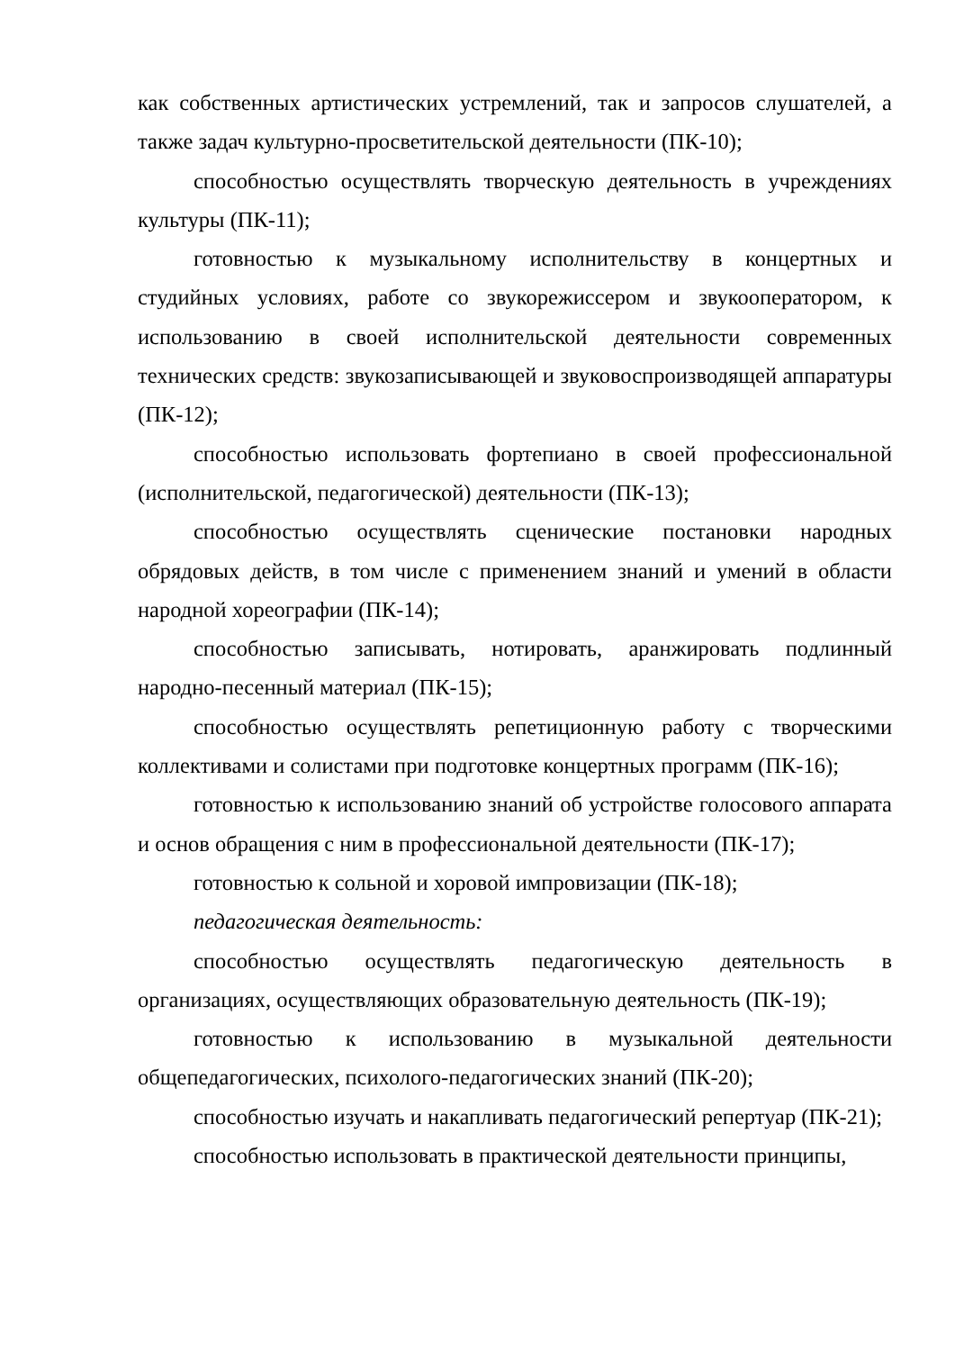как собственных артистических устремлений, так и запросов слушателей, а также задач культурно-просветительской деятельности (ПК-10);
способностью осуществлять творческую деятельность в учреждениях культуры (ПК-11);
готовностью к музыкальному исполнительству в концертных и студийных условиях, работе со звукорежиссером и звукооператором, к использованию в своей исполнительской деятельности современных технических средств: звукозаписывающей и звуковоспроизводящей аппаратуры (ПК-12);
способностью использовать фортепиано в своей профессиональной (исполнительской, педагогической) деятельности (ПК-13);
способностью осуществлять сценические постановки народных обрядовых действ, в том числе с применением знаний и умений в области народной хореографии (ПК-14);
способностью записывать, нотировать, аранжировать подлинный народно-песенный материал (ПК-15);
способностью осуществлять репетиционную работу с творческими коллективами и солистами при подготовке концертных программ (ПК-16);
готовностью к использованию знаний об устройстве голосового аппарата и основ обращения с ним в профессиональной деятельности (ПК-17);
готовностью к сольной и хоровой импровизации (ПК-18);
педагогическая деятельность:
способностью осуществлять педагогическую деятельность в организациях, осуществляющих образовательную деятельность (ПК-19);
готовностью к использованию в музыкальной деятельности общепедагогических, психолого-педагогических знаний (ПК-20);
способностью изучать и накапливать педагогический репертуар (ПК-21);
способностью использовать в практической деятельности принципы,